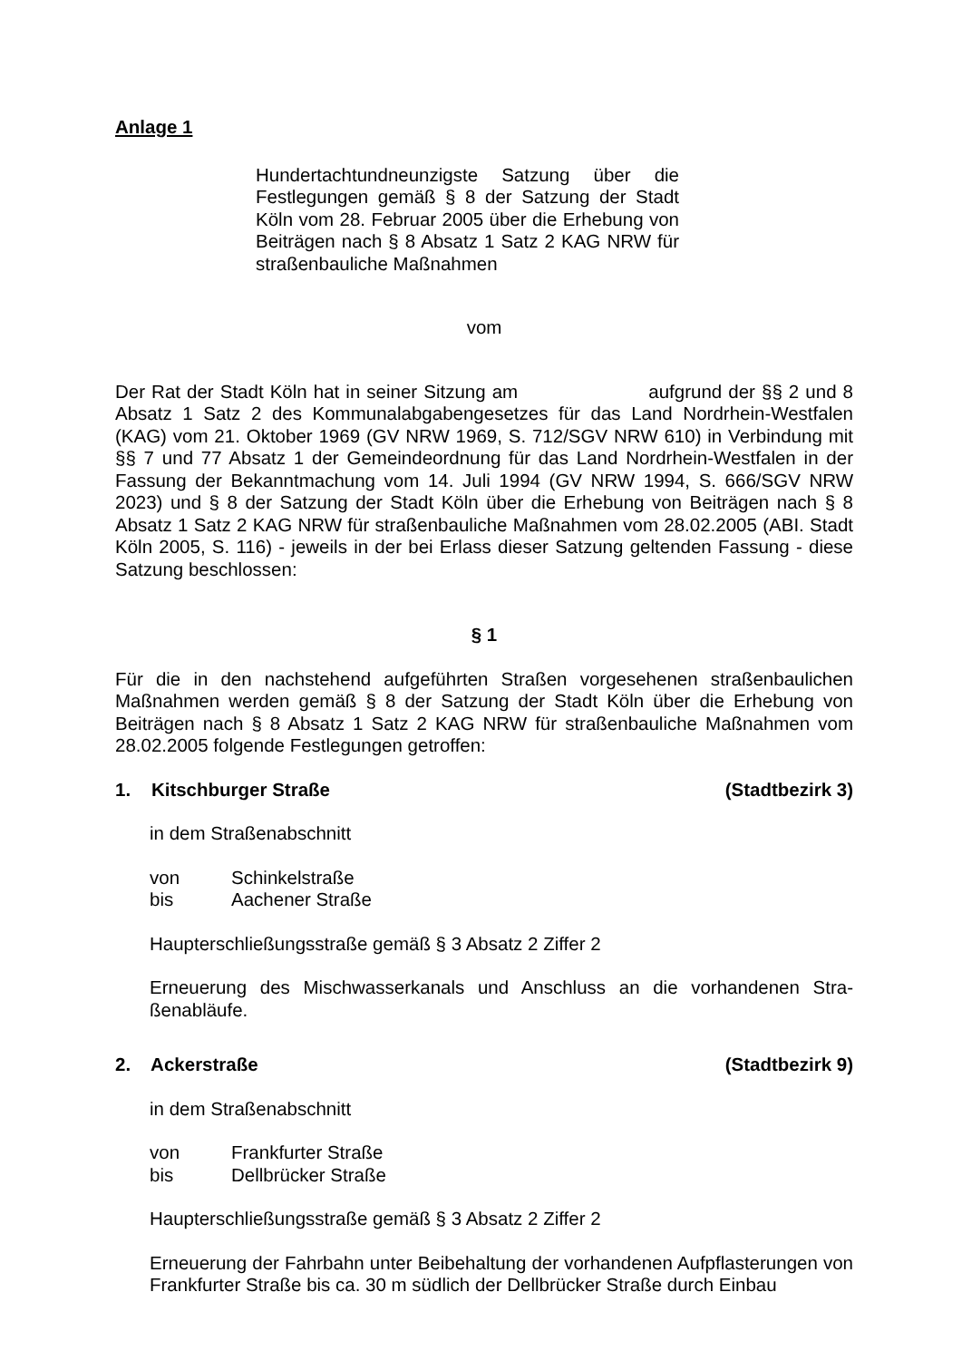Anlage 1
Hundertachtundneunzigste Satzung über die Festlegungen gemäß § 8 der Satzung der Stadt Köln vom 28. Februar 2005 über die Erhebung von Beiträgen nach § 8 Absatz 1 Satz 2 KAG NRW für straßenbauliche Maßnahmen
vom
Der Rat der Stadt Köln hat in seiner Sitzung am aufgrund der §§ 2 und 8 Absatz 1 Satz 2 des Kommunalabgabengesetzes für das Land Nordrhein-Westfalen (KAG) vom 21. Oktober 1969 (GV NRW 1969, S. 712/SGV NRW 610) in Verbindung mit §§ 7 und 77 Absatz 1 der Gemeindeordnung für das Land Nordrhein-Westfalen in der Fassung der Bekanntmachung vom 14. Juli 1994 (GV NRW 1994, S. 666/SGV NRW 2023) und § 8 der Satzung der Stadt Köln über die Erhebung von Beiträgen nach § 8 Absatz 1 Satz 2 KAG NRW für straßenbauliche Maßnahmen vom 28.02.2005 (ABI. Stadt Köln 2005, S. 116) - jeweils in der bei Erlass dieser Satzung geltenden Fassung - diese Satzung beschlossen:
§ 1
Für die in den nachstehend aufgeführten Straßen vorgesehenen straßenbaulichen Maßnahmen werden gemäß § 8 der Satzung der Stadt Köln über die Erhebung von Beiträgen nach § 8 Absatz 1 Satz 2 KAG NRW für straßenbauliche Maßnahmen vom 28.02.2005 folgende Festlegungen getroffen:
1. Kitschburger Straße (Stadtbezirk 3)
in dem Straßenabschnitt
von Schinkelstraße
bis Aachener Straße
Haupterschließungsstraße gemäß § 3 Absatz 2 Ziffer 2
Erneuerung des Mischwasserkanals und Anschluss an die vorhandenen Stra-ßenabläufe.
2. Ackerstraße (Stadtbezirk 9)
in dem Straßenabschnitt
von Frankfurter Straße
bis Dellbrücker Straße
Haupterschließungsstraße gemäß § 3 Absatz 2 Ziffer 2
Erneuerung der Fahrbahn unter Beibehaltung der vorhandenen Aufpflasterungen von Frankfurter Straße bis ca. 30 m südlich der Dellbrücker Straße durch Einbau